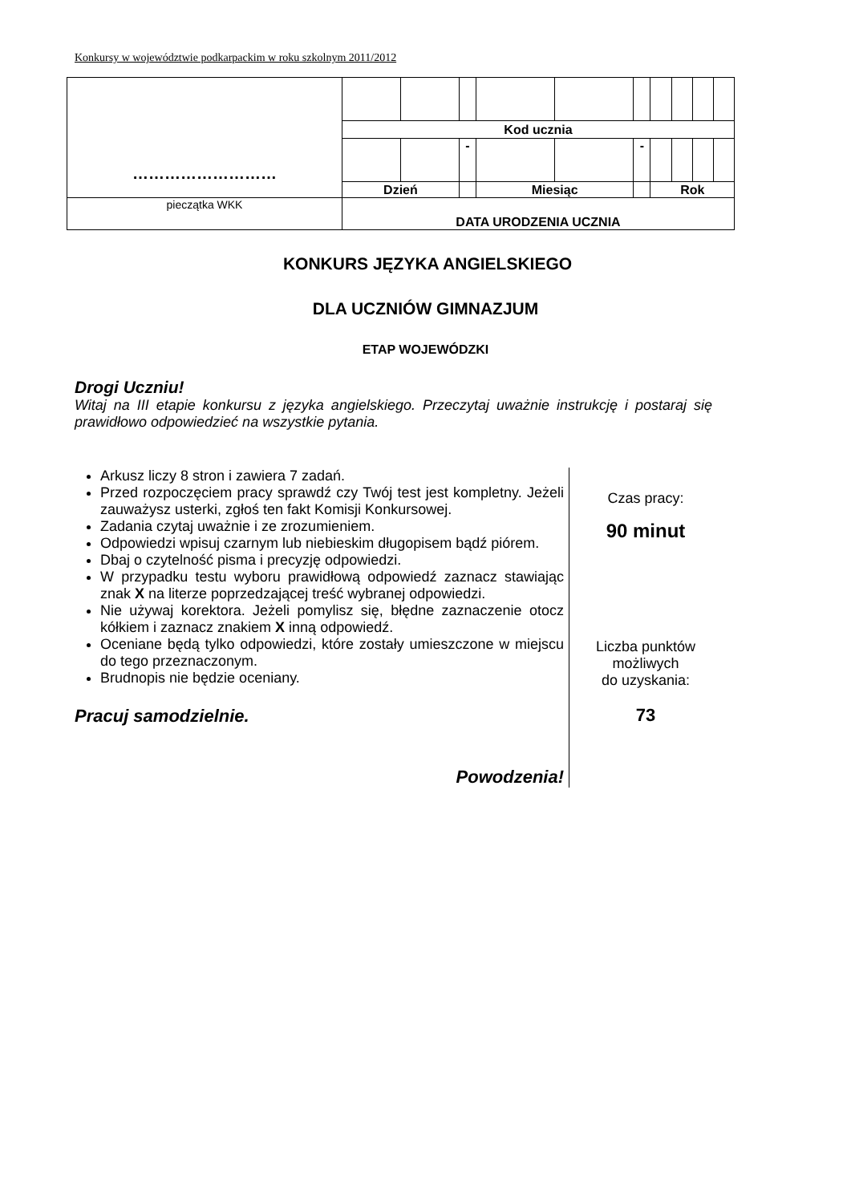Konkursy w województwie podkarpackim w roku szkolnym 2011/2012
| ……………………… | | | | | | | | | | |
| | Kod ucznia | | | | | | | | | |
| | | | - | | | - | | | | |
| | Dzień | | | Miesiąc | | | Rok | | | |
| pieczątka WKK | DATA URODZENIA UCZNIA | | | | | | | | | |
KONKURS JĘZYKA ANGIELSKIEGO
DLA UCZNIÓW GIMNAZJUM
ETAP WOJEWÓDZKI
Drogi Uczniu!
Witaj na III etapie konkursu z języka angielskiego. Przeczytaj uważnie instrukcję i postaraj się prawidłowo odpowiedzieć na wszystkie pytania.
Arkusz liczy 8 stron i zawiera 7 zadań.
Przed rozpoczęciem pracy sprawdź czy Twój test jest kompletny. Jeżeli zauważysz usterki, zgłoś ten fakt Komisji Konkursowej.
Zadania czytaj uważnie i ze zrozumieniem.
Odpowiedzi wpisuj czarnym lub niebieskim długopisem bądź piórem.
Dbaj o czytelność pisma i precyzję odpowiedzi.
W przypadku testu wyboru prawidłową odpowiedź zaznacz stawiając znak X na literze poprzedzającej treść wybranej odpowiedzi.
Nie używaj korektora. Jeżeli pomylisz się, błędne zaznaczenie otocz kółkiem i zaznacz znakiem X inną odpowiedź.
Oceniane będą tylko odpowiedzi, które zostały umieszczone w miejscu do tego przeznaczonym.
Brudnopis nie będzie oceniany.
Pracuj samodzielnie.
Powodzenia!
Czas pracy:
90 minut
Liczba punktów
możliwych
do uzyskania:
73